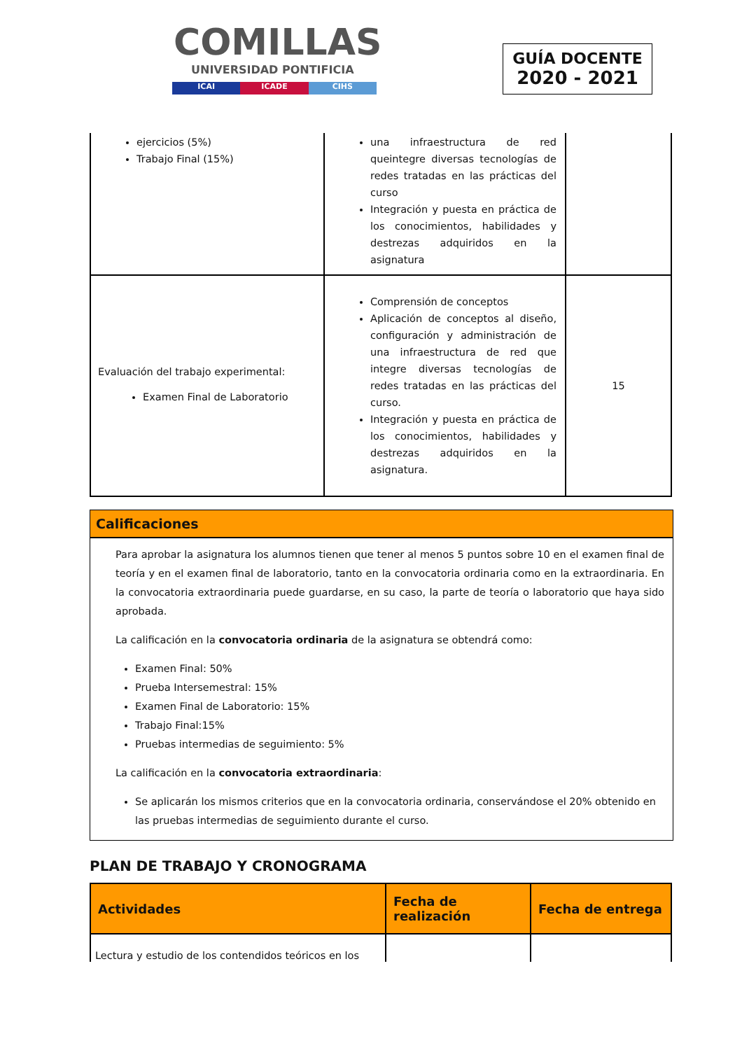COMILLAS
UNIVERSIDAD PONTIFICIA
ICAI ICADE CIHS
GUÍA DOCENTE
2020 - 2021
| ejercicios (5%) Trabajo Final (15%) | una infraestructura de red queintegre diversas tecnologías de redes tratadas en las prácticas del curso Integración y puesta en práctica de los conocimientos, habilidades y destrezas adquiridos en la asignatura | |
| Evaluación del trabajo experimental: Examen Final de Laboratorio | Comprensión de conceptos Aplicación de conceptos al diseño, configuración y administración de una infraestructura de red que integre diversas tecnologías de redes tratadas en las prácticas del curso. Integración y puesta en práctica de los conocimientos, habilidades y destrezas adquiridos en la asignatura. | 15 |
Calificaciones
Para aprobar la asignatura los alumnos tienen que tener al menos 5 puntos sobre 10 en el examen final de teoría y en el examen final de laboratorio, tanto en la convocatoria ordinaria como en la extraordinaria. En la convocatoria extraordinaria puede guardarse, en su caso, la parte de teoría o laboratorio que haya sido aprobada.
La calificación en la convocatoria ordinaria de la asignatura se obtendrá como:
Examen Final: 50%
Prueba Intersemestral: 15%
Examen Final de Laboratorio: 15%
Trabajo Final:15%
Pruebas intermedias de seguimiento: 5%
La calificación en la convocatoria extraordinaria:
Se aplicarán los mismos criterios que en la convocatoria ordinaria, conservándose el 20% obtenido en las pruebas intermedias de seguimiento durante el curso.
PLAN DE TRABAJO Y CRONOGRAMA
| Actividades | Fecha de realización | Fecha de entrega |
| --- | --- | --- |
| Lectura y estudio de los contendidos teóricos en los | | |